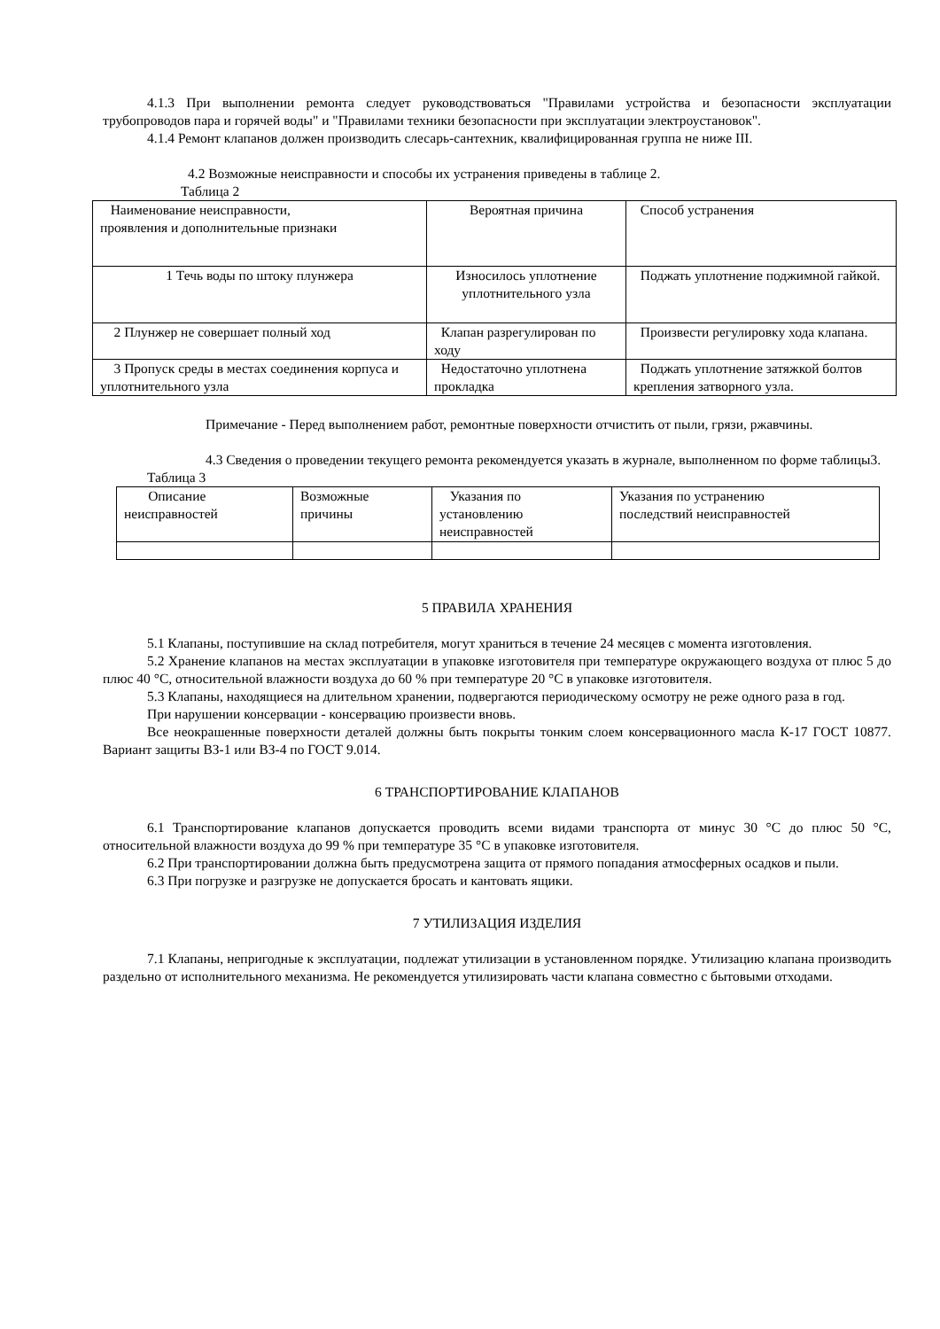4.1.3 При выполнении ремонта следует руководствоваться "Правилами устройства и безопасности эксплуатации трубопроводов пара и горячей воды" и "Правилами техники безопасности при эксплуатации электроустановок".
4.1.4 Ремонт клапанов должен производить слесарь-сантехник, квалифицированная группа не ниже III.
4.2 Возможные неисправности и способы их устранения приведены в таблице 2.
Таблица 2
| Наименование неисправности, проявления и дополнительные признаки | Вероятная причина | Способ устранения |
| 1 Течь воды по штоку плунжера | Износилось уплотнение уплотнительного узла | Поджать уплотнение поджимной гайкой. |
| 2 Плунжер не совершает полный ход | Клапан разрегулирован по ходу | Произвести регулировку хода клапана. |
| 3 Пропуск среды в местах соединения корпуса и уплотнительного узла | Недостаточно уплотнена прокладка | Поджать уплотнение затяжкой болтов крепления затворного узла. |
Примечание - Перед выполнением работ, ремонтные поверхности отчистить от пыли, грязи, ржавчины.
4.3 Сведения о проведении текущего ремонта рекомендуется указать в журнале, выполненном по форме таблицы3.
Таблица 3
| Описание неисправностей | Возможные причины | Указания по установлению неисправностей | Указания по устранению последствий неисправностей |
5 ПРАВИЛА ХРАНЕНИЯ
5.1 Клапаны, поступившие на склад потребителя, могут храниться в течение 24 месяцев с момента изготовления.
5.2 Хранение клапанов на местах эксплуатации в упаковке изготовителя при температуре окружающего воздуха от плюс 5 до плюс 40 °С, относительной влажности воздуха до 60 % при температуре 20 °С в упаковке изготовителя.
5.3 Клапаны, находящиеся на длительном хранении, подвергаются периодическому осмотру не реже одного раза в год.
При нарушении консервации - консервацию произвести вновь.
Все неокрашенные поверхности деталей должны быть покрыты тонким слоем консервационного масла К-17 ГОСТ 10877. Вариант защиты ВЗ-1 или ВЗ-4 по ГОСТ 9.014.
6 ТРАНСПОРТИРОВАНИЕ КЛАПАНОВ
6.1 Транспортирование клапанов допускается проводить всеми видами транспорта от минус 30 °С до плюс 50 °С, относительной влажности воздуха до 99 % при температуре 35 °С в упаковке изготовителя.
6.2 При транспортировании должна быть предусмотрена защита от прямого попадания атмосферных осадков и пыли.
6.3 При погрузке и разгрузке не допускается бросать и кантовать ящики.
7 УТИЛИЗАЦИЯ ИЗДЕЛИЯ
7.1 Клапаны, непригодные к эксплуатации, подлежат утилизации в установленном порядке. Утилизацию клапана производить раздельно от исполнительного механизма. Не рекомендуется утилизировать части клапана совместно с бытовыми отходами.